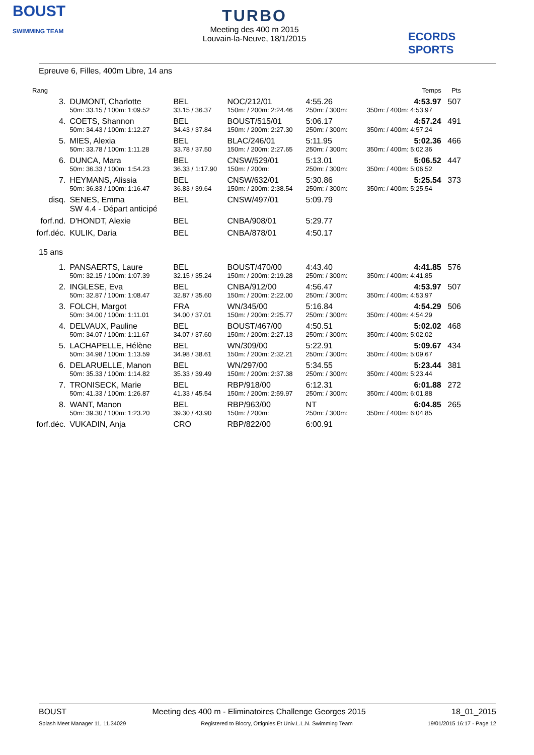BOUST
SWIMMING TEAM
TURBO
Meeting des 400 m 2015
Louvain-la-Neuve, 18/1/2015
ECORDS SPORTS
Epreuve 6, Filles, 400m Libre, 14 ans
| Rang | | | | | | | Temps | Pts |
| 3. | DUMONT, Charlotte | BEL | NOC/212/01 | 4:55.26 | | | 4:53.97 | 507 |
| | 50m: 33.15 / 100m: 1:09.52 | 33.15 / 36.37 | 150m: / 200m: 2:24.46 | 250m: / 300m: | | | 350m: / 400m: 4:53.97 | |
| 4. | COETS, Shannon | BEL | BOUST/515/01 | 5:06.17 | | | 4:57.24 | 491 |
| | 50m: 34.43 / 100m: 1:12.27 | 34.43 / 37.84 | 150m: / 200m: 2:27.30 | 250m: / 300m: | | | 350m: / 400m: 4:57.24 | |
| 5. | MIES, Alexia | BEL | BLAC/246/01 | 5:11.95 | | | 5:02.36 | 466 |
| | 50m: 33.78 / 100m: 1:11.28 | 33.78 / 37.50 | 150m: / 200m: 2:27.65 | 250m: / 300m: | | | 350m: / 400m: 5:02.36 | |
| 6. | DUNCA, Mara | BEL | CNSW/529/01 | 5:13.01 | | | 5:06.52 | 447 |
| | 50m: 36.33 / 100m: 1:54.23 | 36.33 / 1:17.90 | 150m: / 200m: | 250m: / 300m: | | | 350m: / 400m: 5:06.52 | |
| 7. | HEYMANS, Alissia | BEL | CNSW/632/01 | 5:30.86 | | | 5:25.54 | 373 |
| | 50m: 36.83 / 100m: 1:16.47 | 36.83 / 39.64 | 150m: / 200m: 2:38.54 | 250m: / 300m: | | | 350m: / 400m: 5:25.54 | |
| disq. | SENES, Emma SW 4.4 - Départ anticipé | BEL | CNSW/497/01 | 5:09.79 | | | | |
| forf.nd. | D'HONDT, Alexie | BEL | CNBA/908/01 | 5:29.77 | | | | |
| forf.déc. | KULIK, Daria | BEL | CNBA/878/01 | 4:50.17 | | | | |
| 15 ans | | | | | | | | |
| 1. | PANSAERTS, Laure | BEL | BOUST/470/00 | 4:43.40 | | | 4:41.85 | 576 |
| | 50m: 32.15 / 100m: 1:07.39 | 32.15 / 35.24 | 150m: / 200m: 2:19.28 | 250m: / 300m: | | | 350m: / 400m: 4:41.85 | |
| 2. | INGLESE, Eva | BEL | CNBA/912/00 | 4:56.47 | | | 4:53.97 | 507 |
| | 50m: 32.87 / 100m: 1:08.47 | 32.87 / 35.60 | 150m: / 200m: 2:22.00 | 250m: / 300m: | | | 350m: / 400m: 4:53.97 | |
| 3. | FOLCH, Margot | FRA | WN/345/00 | 5:16.84 | | | 4:54.29 | 506 |
| | 50m: 34.00 / 100m: 1:11.01 | 34.00 / 37.01 | 150m: / 200m: 2:25.77 | 250m: / 300m: | | | 350m: / 400m: 4:54.29 | |
| 4. | DELVAUX, Pauline | BEL | BOUST/467/00 | 4:50.51 | | | 5:02.02 | 468 |
| | 50m: 34.07 / 100m: 1:11.67 | 34.07 / 37.60 | 150m: / 200m: 2:27.13 | 250m: / 300m: | | | 350m: / 400m: 5:02.02 | |
| 5. | LACHAPELLE, Hélène | BEL | WN/309/00 | 5:22.91 | | | 5:09.67 | 434 |
| | 50m: 34.98 / 100m: 1:13.59 | 34.98 / 38.61 | 150m: / 200m: 2:32.21 | 250m: / 300m: | | | 350m: / 400m: 5:09.67 | |
| 6. | DELARUELLE, Manon | BEL | WN/297/00 | 5:34.55 | | | 5:23.44 | 381 |
| | 50m: 35.33 / 100m: 1:14.82 | 35.33 / 39.49 | 150m: / 200m: 2:37.38 | 250m: / 300m: | | | 350m: / 400m: 5:23.44 | |
| 7. | TRONISECK, Marie | BEL | RBP/918/00 | 6:12.31 | | | 6:01.88 | 272 |
| | 50m: 41.33 / 100m: 1:26.87 | 41.33 / 45.54 | 150m: / 200m: 2:59.97 | 250m: / 300m: | | | 350m: / 400m: 6:01.88 | |
| 8. | WANT, Manon | BEL | RBP/963/00 | NT | | | 6:04.85 | 265 |
| | 50m: 39.30 / 100m: 1:23.20 | 39.30 / 43.90 | 150m: / 200m: | 250m: / 300m: | | | 350m: / 400m: 6:04.85 | |
| forf.déc. | VUKADIN, Anja | CRO | RBP/822/00 | 6:00.91 | | | | |
BOUST Meeting des 400 m - Eliminatoires Challenge Georges 2015 18_01_2015
Splash Meet Manager 11, 11.34029 Registered to Blocry, Ottignies Et Univ.L.L.N. Swimming Team 19/01/2015 16:17 - Page 12